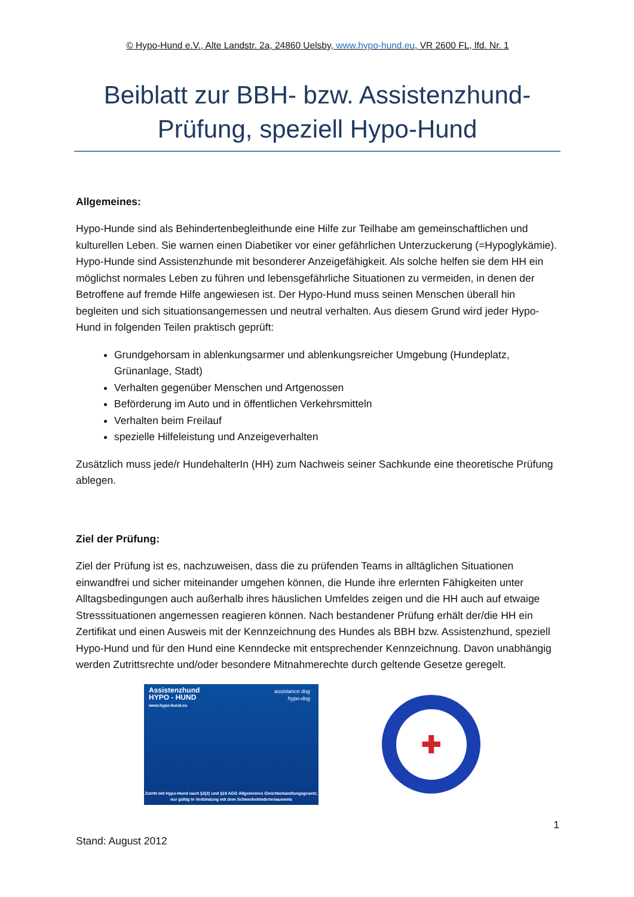© Hypo-Hund e.V., Alte Landstr. 2a, 24860 Uelsby, www.hypo-hund.eu, VR 2600 FL, lfd. Nr. 1
Beiblatt zur BBH- bzw. Assistenzhund-Prüfung, speziell Hypo-Hund
Allgemeines:
Hypo-Hunde sind als Behindertenbegleithunde eine Hilfe zur Teilhabe am gemeinschaftlichen und kulturellen Leben. Sie warnen einen Diabetiker vor einer gefährlichen Unterzuckerung (=Hypoglykämie). Hypo-Hunde sind Assistenzhunde mit besonderer Anzeigefähigkeit. Als solche helfen sie dem HH ein möglichst normales Leben zu führen und lebensgefährliche Situationen zu vermeiden, in denen der Betroffene auf fremde Hilfe angewiesen ist. Der Hypo-Hund muss seinen Menschen überall hin begleiten und sich situationsangemessen und neutral verhalten. Aus diesem Grund wird jeder Hypo-Hund in folgenden Teilen praktisch geprüft:
Grundgehorsam in ablenkungsarmer und ablenkungsreicher Umgebung (Hundeplatz, Grünanlage, Stadt)
Verhalten gegenüber Menschen und Artgenossen
Beförderung im Auto und in öffentlichen Verkehrsmitteln
Verhalten beim Freilauf
spezielle Hilfeleistung und Anzeigeverhalten
Zusätzlich muss jede/r HundehalterIn (HH) zum Nachweis seiner Sachkunde eine theoretische Prüfung ablegen.
Ziel der Prüfung:
Ziel der Prüfung ist es, nachzuweisen, dass die zu prüfenden Teams in alltäglichen Situationen einwandfrei und sicher miteinander umgehen können, die Hunde ihre erlernten Fähigkeiten unter Alltagsbedingungen auch außerhalb ihres häuslichen Umfeldes zeigen und die HH auch auf etwaige Stresssituationen angemessen reagieren können. Nach bestandener Prüfung erhält der/die HH ein Zertifikat und einen Ausweis mit der Kennzeichnung des Hundes als BBH bzw. Assistenzhund, speziell Hypo-Hund und für den Hund eine Kenndecke mit entsprechender Kennzeichnung. Davon unabhängig werden Zutrittsrechte und/oder besondere Mitnahmerechte durch geltende Gesetze geregelt.
Assistenzhund
HYPO - HUND
www.hypo-hund.eu
assistance dog
hypo-dog
Zutritt mit Hypo-Hund nach §3(2) und §19 AGG Allgemeines Gleichbehandlungsgesetz; nur gültig in Verbindung mit dem Schwerbehindertenausweis
✚
1
Stand: August 2012